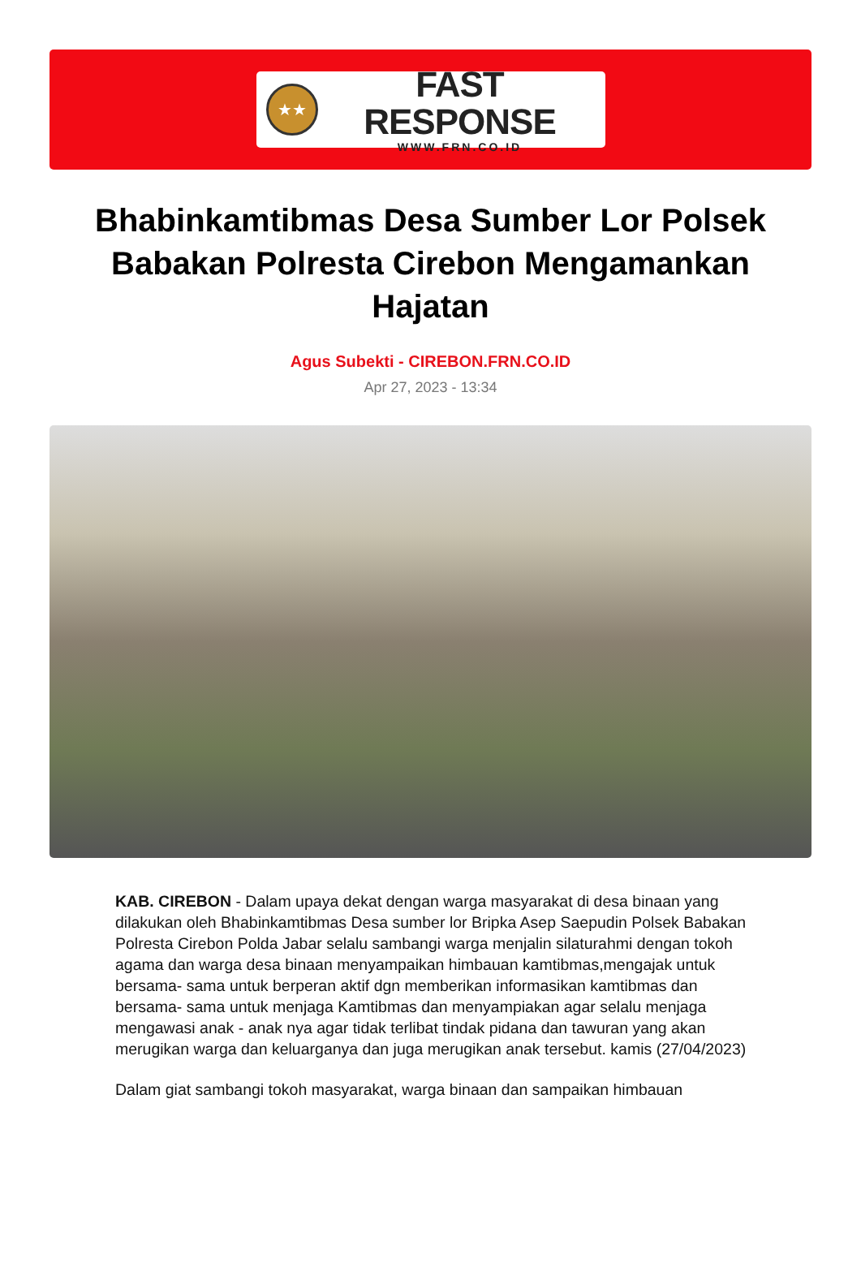★★
FAST RESPONSE
WWW.FRN.CO.ID
Bhabinkamtibmas Desa Sumber Lor Polsek Babakan Polresta Cirebon Mengamankan Hajatan
Agus Subekti - CIREBON.FRN.CO.ID
Apr 27, 2023 - 13:34
KAB. CIREBON - Dalam upaya dekat dengan warga masyarakat di desa binaan yang dilakukan oleh Bhabinkamtibmas Desa sumber lor Bripka Asep Saepudin Polsek Babakan Polresta Cirebon Polda Jabar selalu sambangi warga menjalin silaturahmi dengan tokoh agama dan warga desa binaan menyampaikan himbauan kamtibmas,mengajak untuk bersama- sama untuk berperan aktif dgn memberikan informasikan kamtibmas dan bersama- sama untuk menjaga Kamtibmas dan menyampiakan agar selalu menjaga mengawasi anak - anak nya agar tidak terlibat tindak pidana dan tawuran yang akan merugikan warga dan keluarganya dan juga merugikan anak tersebut. kamis (27/04/2023)
Dalam giat sambangi tokoh masyarakat, warga binaan dan sampaikan himbauan